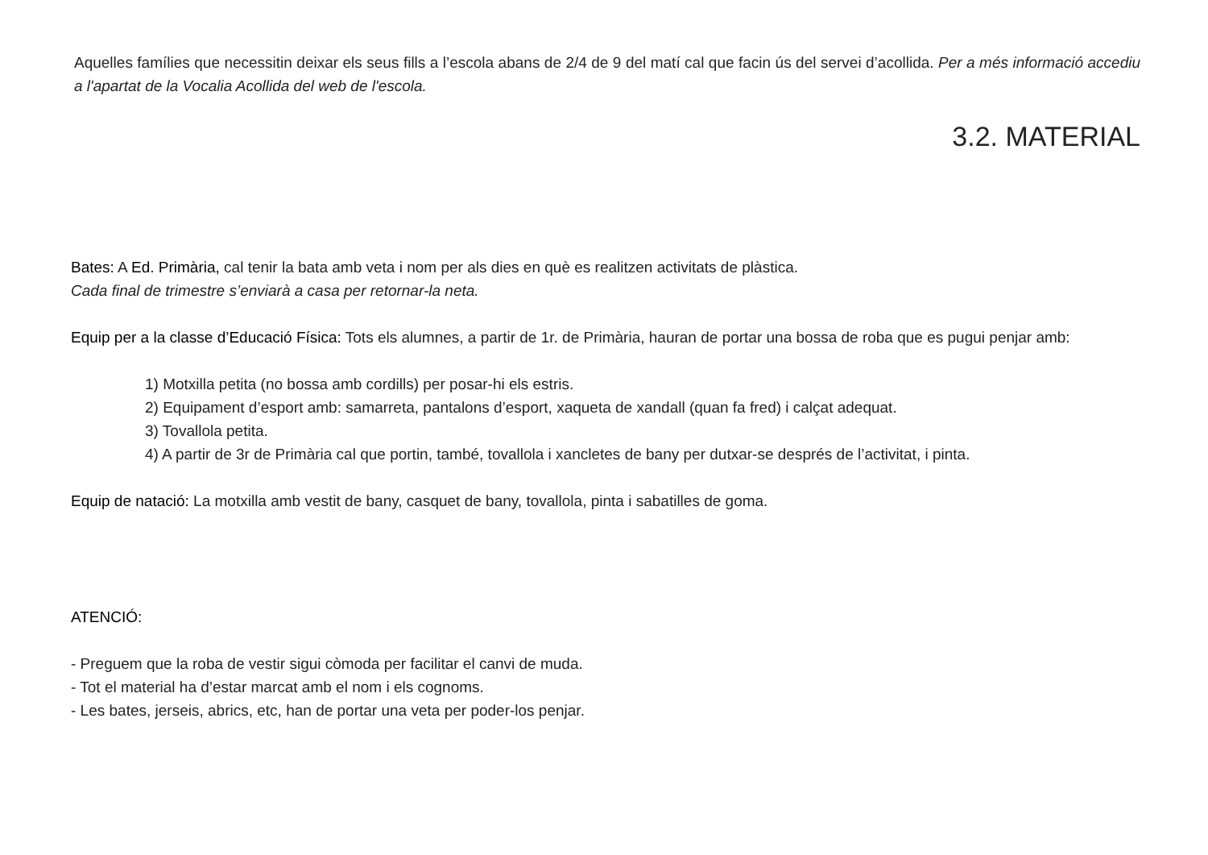Aquelles famílies que necessitin deixar els seus fills a l’escola abans de 2/4 de 9 del matí cal que facin ús del servei d’acollida. Per a més informació accediu a l'apartat de la Vocalia Acollida del web de l'escola.
3.2. MATERIAL
Bates: A Ed. Primària, cal tenir la bata amb veta i nom per als dies en què es realitzen activitats de plàstica.
Cada final de trimestre s’enviarà a casa per retornar-la neta.
Equip per a la classe d’Educació Física: Tots els alumnes, a partir de 1r. de Primària, hauran de portar una bossa de roba que es pugui penjar amb:
1) Motxilla petita (no bossa amb cordills) per posar-hi els estris.
2) Equipament d’esport amb: samarreta, pantalons d’esport, xaqueta de xandall (quan fa fred) i calçat adequat.
3) Tovallola petita.
4) A partir de 3r de Primària cal que portin, també, tovallola i xancletes de bany per dutxar-se després de l’activitat, i pinta.
Equip de natació: La motxilla amb vestit de bany, casquet de bany, tovallola, pinta i sabatilles de goma.
ATENCIÓ:
- Preguem que la roba de vestir sigui còmoda per facilitar el canvi de muda.
- Tot el material ha d’estar marcat amb el nom i els cognoms.
- Les bates, jerseis, abrics, etc, han de portar una veta per poder-los penjar.